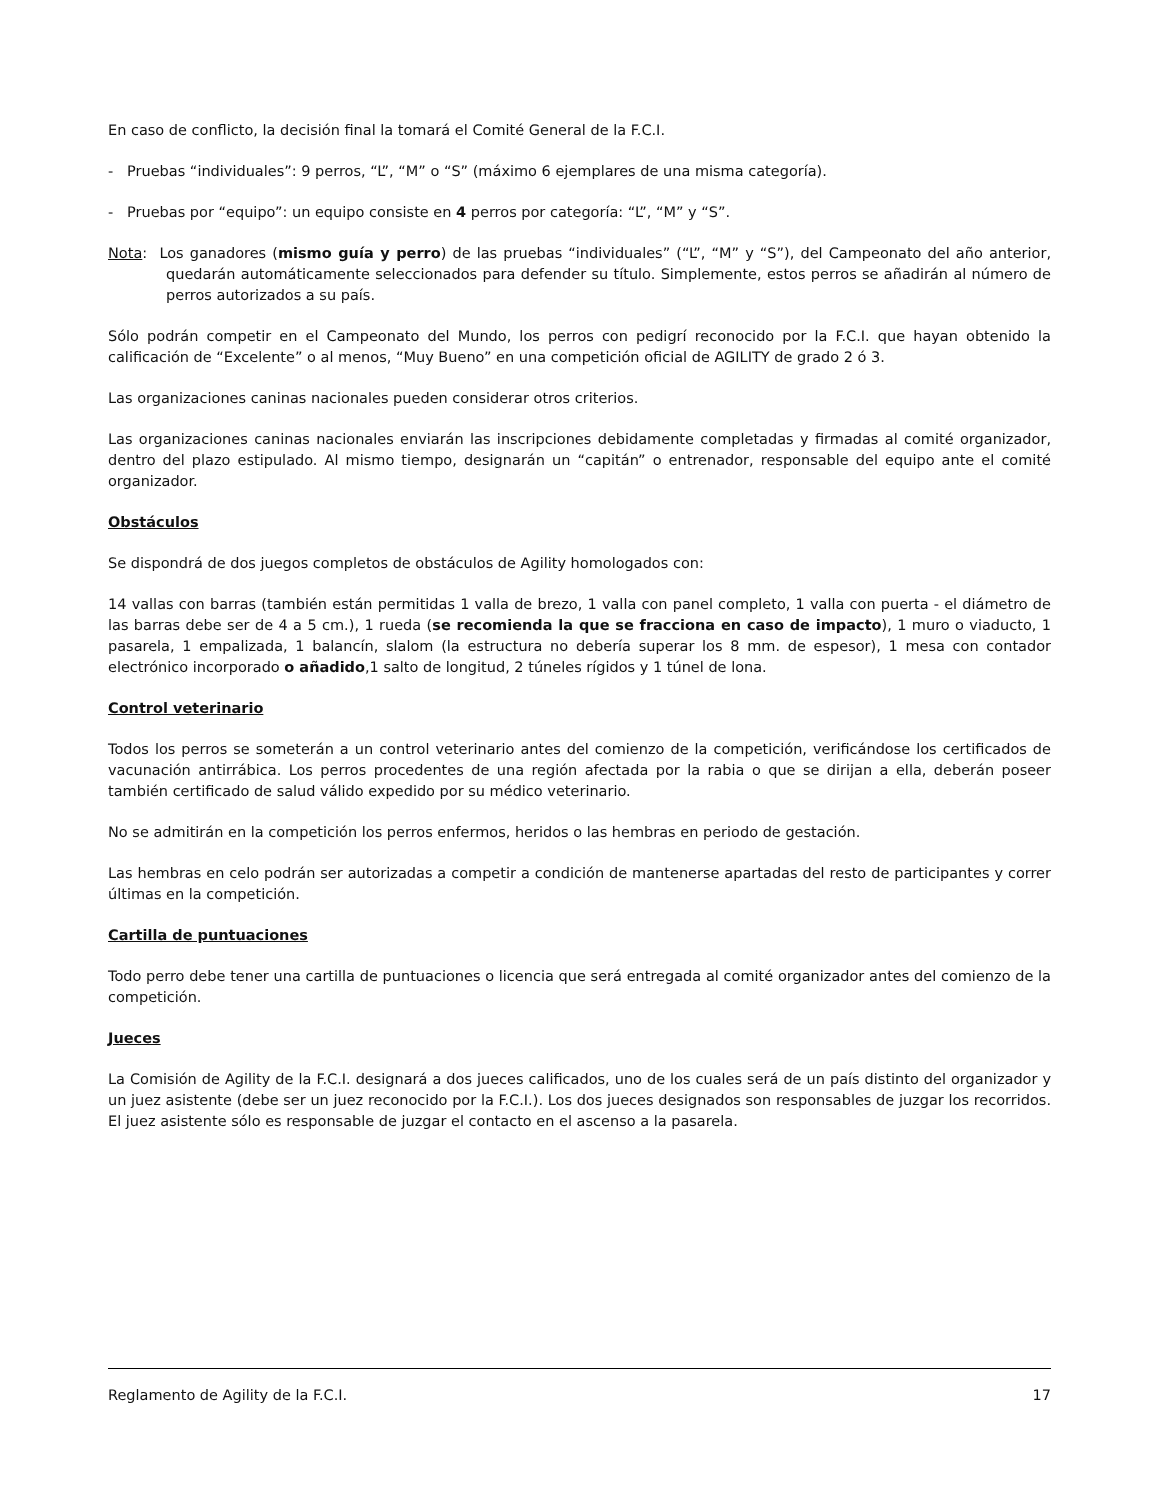En caso de conflicto, la decisión final la tomará el Comité General de la F.C.I.
- Pruebas “individuales”: 9 perros, “L”, “M” o “S” (máximo 6 ejemplares de una misma categoría).
- Pruebas por “equipo”: un equipo consiste en 4 perros por categoría: “L”, “M” y “S”.
Nota: Los ganadores (mismo guía y perro) de las pruebas “individuales” (“L”, “M” y “S”), del Campeonato del año anterior, quedarán automáticamente seleccionados para defender su título. Simplemente, estos perros se añadirán al número de perros autorizados a su país.
Sólo podrán competir en el Campeonato del Mundo, los perros con pedigrí reconocido por la F.C.I. que hayan obtenido la calificación de “Excelente” o al menos, “Muy Bueno” en una competición oficial de AGILITY de grado 2 ó 3.
Las organizaciones caninas nacionales pueden considerar otros criterios.
Las organizaciones caninas nacionales enviarán las inscripciones debidamente completadas y firmadas al comité organizador, dentro del plazo estipulado. Al mismo tiempo, designarán un “capitán” o entrenador, responsable del equipo ante el comité organizador.
Obstáculos
Se dispondrá de dos juegos completos de obstáculos de Agility homologados con:
14 vallas con barras (también están permitidas 1 valla de brezo, 1 valla con panel completo, 1 valla con puerta - el diámetro de las barras debe ser de 4 a 5 cm.), 1 rueda (se recomienda la que se fracciona en caso de impacto), 1 muro o viaducto, 1 pasarela, 1 empalizada, 1 balancín, slalom (la estructura no debería superar los 8 mm. de espesor), 1 mesa con contador electrónico incorporado o añadido,1 salto de longitud, 2 túneles rígidos y 1 túnel de lona.
Control veterinario
Todos los perros se someterán a un control veterinario antes del comienzo de la competición, verificándose los certificados de vacunación antirrábica. Los perros procedentes de una región afectada por la rabia o que se dirijan a ella, deberán poseer también certificado de salud válido expedido por su médico veterinario.
No se admitirán en la competición los perros enfermos, heridos o las hembras en periodo de gestación.
Las hembras en celo podrán ser autorizadas a competir a condición de mantenerse apartadas del resto de participantes y correr últimas en la competición.
Cartilla de puntuaciones
Todo perro debe tener una cartilla de puntuaciones o licencia que será entregada al comité organizador antes del comienzo de la competición.
Jueces
La Comisión de Agility de la F.C.I. designará a dos jueces calificados, uno de los cuales será de un país distinto del organizador y un juez asistente (debe ser un juez reconocido por la F.C.I.). Los dos jueces designados son responsables de juzgar los recorridos. El juez asistente sólo es responsable de juzgar el contacto en el ascenso a la pasarela.
Reglamento de Agility de la F.C.I. 17